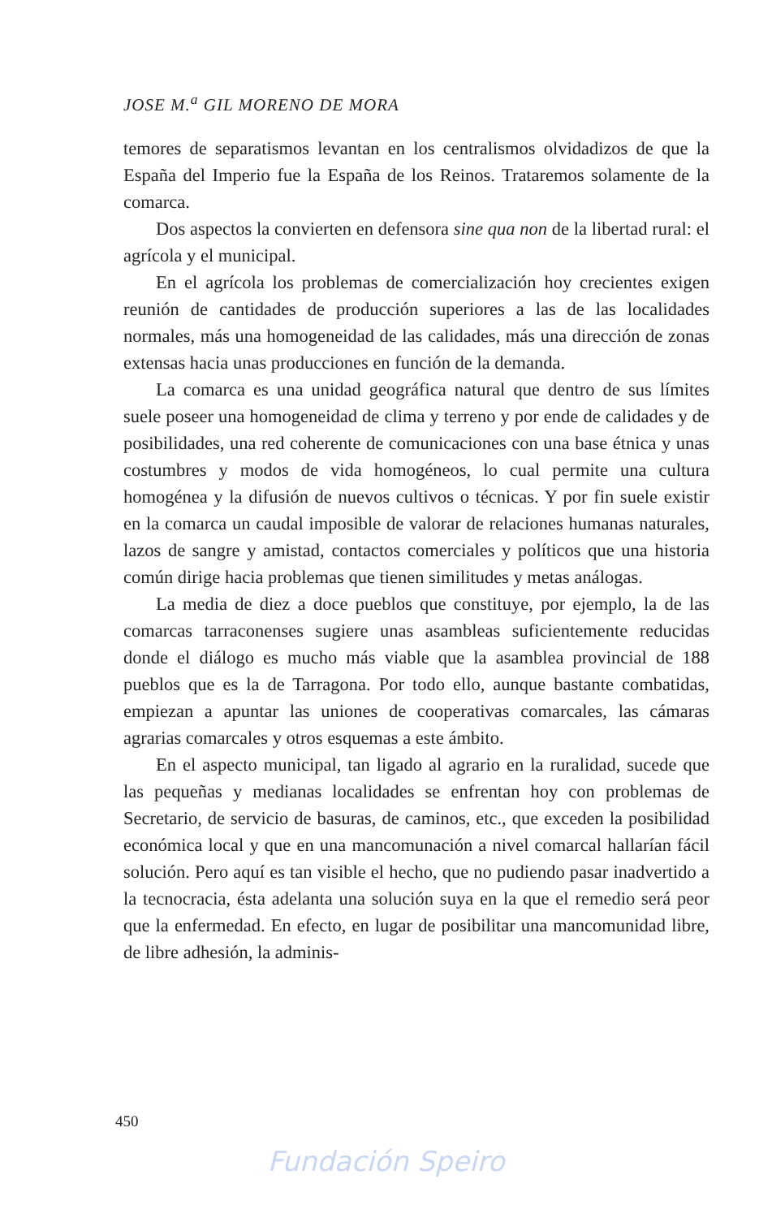JOSE M.<sup>a</sup> GIL MORENO DE MORA
temores de separatismos levantan en los centralismos olvidadizos de que la España del Imperio fue la España de los Reinos. Trataremos solamente de la comarca.
Dos aspectos la convierten en defensora sine qua non de la libertad rural: el agrícola y el municipal.
En el agrícola los problemas de comercialización hoy crecientes exigen reunión de cantidades de producción superiores a las de las localidades normales, más una homogeneidad de las calidades, más una dirección de zonas extensas hacia unas producciones en función de la demanda.
La comarca es una unidad geográfica natural que dentro de sus límites suele poseer una homogeneidad de clima y terreno y por ende de calidades y de posibilidades, una red coherente de comunicaciones con una base étnica y unas costumbres y modos de vida homogéneos, lo cual permite una cultura homogénea y la difusión de nuevos cultivos o técnicas. Y por fin suele existir en la comarca un caudal imposible de valorar de relaciones humanas naturales, lazos de sangre y amistad, contactos comerciales y políticos que una historia común dirige hacia problemas que tienen similitudes y metas análogas.
La media de diez a doce pueblos que constituye, por ejemplo, la de las comarcas tarraconenses sugiere unas asambleas suficientemente reducidas donde el diálogo es mucho más viable que la asamblea provincial de 188 pueblos que es la de Tarragona. Por todo ello, aunque bastante combatidas, empiezan a apuntar las uniones de cooperativas comarcales, las cámaras agrarias comarcales y otros esquemas a este ámbito.
En el aspecto municipal, tan ligado al agrario en la ruralidad, sucede que las pequeñas y medianas localidades se enfrentan hoy con problemas de Secretario, de servicio de basuras, de caminos, etc., que exceden la posibilidad económica local y que en una mancomunación a nivel comarcal hallarían fácil solución. Pero aquí es tan visible el hecho, que no pudiendo pasar inadvertido a la tecnocracia, ésta adelanta una solución suya en la que el remedio será peor que la enfermedad. En efecto, en lugar de posibilitar una mancomunidad libre, de libre adhesión, la adminis-
450
Fundación Speiro